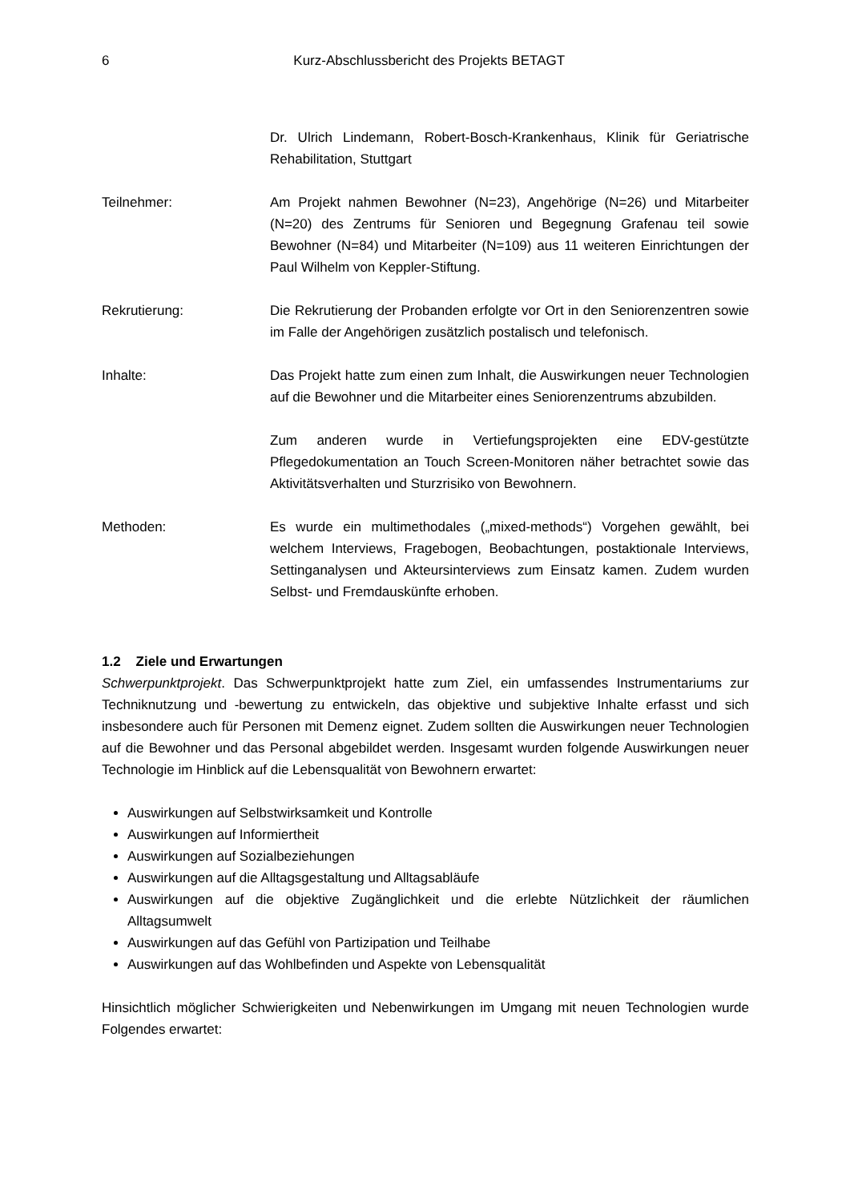6
Kurz-Abschlussbericht des Projekts BETAGT
Dr. Ulrich Lindemann, Robert-Bosch-Krankenhaus, Klinik für Geriatrische Rehabilitation, Stuttgart
Teilnehmer: Am Projekt nahmen Bewohner (N=23), Angehörige (N=26) und Mitarbeiter (N=20) des Zentrums für Senioren und Begegnung Grafenau teil sowie Bewohner (N=84) und Mitarbeiter (N=109) aus 11 weiteren Einrichtungen der Paul Wilhelm von Keppler-Stiftung.
Rekrutierung: Die Rekrutierung der Probanden erfolgte vor Ort in den Seniorenzentren sowie im Falle der Angehörigen zusätzlich postalisch und telefonisch.
Inhalte: Das Projekt hatte zum einen zum Inhalt, die Auswirkungen neuer Technologien auf die Bewohner und die Mitarbeiter eines Seniorenzentrums abzubilden.
Zum anderen wurde in Vertiefungsprojekten eine EDV-gestützte Pflegedokumentation an Touch Screen-Monitoren näher betrachtet sowie das Aktivitätsverhalten und Sturzrisiko von Bewohnern.
Methoden: Es wurde ein multimethodales („mixed-methods“) Vorgehen gewählt, bei welchem Interviews, Fragebogen, Beobachtungen, postaktionale Interviews, Settinganalysen und Akteursinterviews zum Einsatz kamen. Zudem wurden Selbst- und Fremdauskünfte erhoben.
1.2 Ziele und Erwartungen
Schwerpunktprojekt. Das Schwerpunktprojekt hatte zum Ziel, ein umfassendes Instrumentariums zur Techniknutzung und -bewertung zu entwickeln, das objektive und subjektive Inhalte erfasst und sich insbesondere auch für Personen mit Demenz eignet. Zudem sollten die Auswirkungen neuer Technologien auf die Bewohner und das Personal abgebildet werden. Insgesamt wurden folgende Auswirkungen neuer Technologie im Hinblick auf die Lebensqualität von Bewohnern erwartet:
Auswirkungen auf Selbstwirksamkeit und Kontrolle
Auswirkungen auf Informiertheit
Auswirkungen auf Sozialbeziehungen
Auswirkungen auf die Alltagsgestaltung und Alltagsabläufe
Auswirkungen auf die objektive Zugänglichkeit und die erlebte Nützlichkeit der räumlichen Alltagsumwelt
Auswirkungen auf das Gefühl von Partizipation und Teilhabe
Auswirkungen auf das Wohlbefinden und Aspekte von Lebensqualität
Hinsichtlich möglicher Schwierigkeiten und Nebenwirkungen im Umgang mit neuen Technologien wurde Folgendes erwartet: